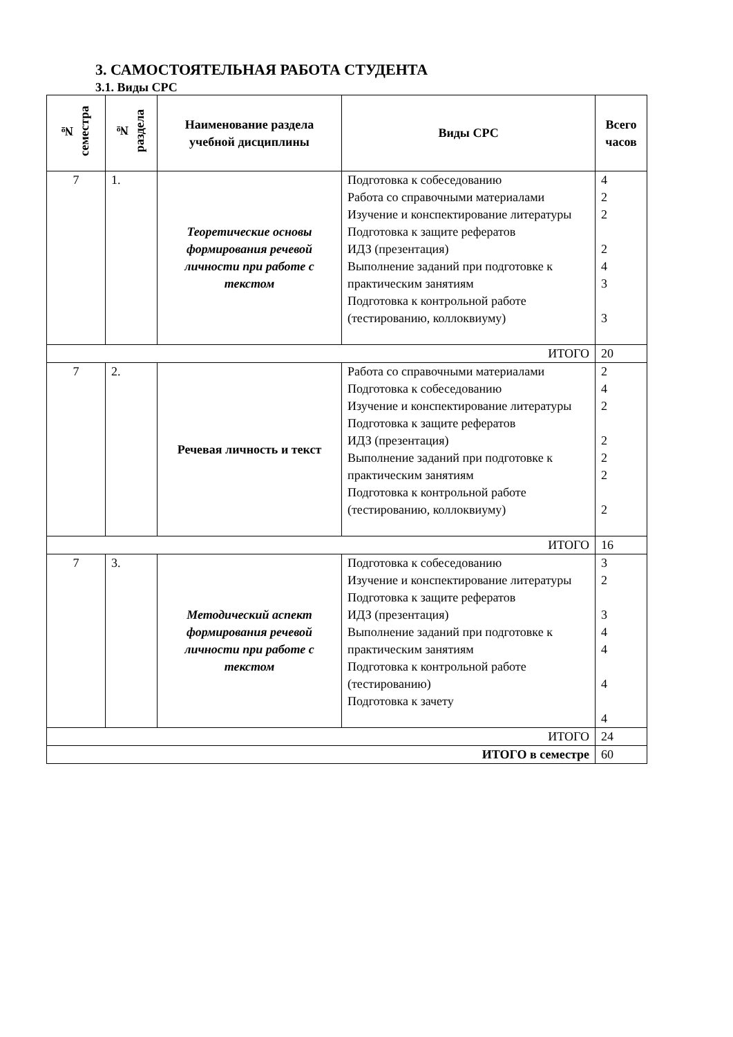3. САМОСТОЯТЕЛЬНАЯ РАБОТА СТУДЕНТА
3.1. Виды СРС
| № семестра | № раздела | Наименование раздела учебной дисциплины | Виды СРС | Всего часов |
| --- | --- | --- | --- | --- |
| 7 | 1. | Теоретические основы формирования речевой личности при работе с текстом | Подготовка к собеседованию Работа со справочными материалами Изучение и конспектирование литературы Подготовка к защите рефератов ИДЗ (презентация) Выполнение заданий при подготовке к практическим занятиям Подготовка к контрольной работе (тестированию, коллоквиуму) | 4 2 2 2 4 3 3 |
| ИТОГО | | | | 20 |
| 7 | 2. | Речевая личность и текст | Работа со справочными материалами Подготовка к собеседованию Изучение и конспектирование литературы Подготовка к защите рефератов ИДЗ (презентация) Выполнение заданий при подготовке к практическим занятиям Подготовка к контрольной работе (тестированию, коллоквиуму) | 2 4 2 2 2 2 2 |
| ИТОГО | | | | 16 |
| 7 | 3. | Методический аспект формирования речевой личности при работе с текстом | Подготовка к собеседованию Изучение и конспектирование литературы Подготовка к защите рефератов ИДЗ (презентация) Выполнение заданий при подготовке к практическим занятиям Подготовка к контрольной работе (тестированию) Подготовка к зачету | 3 2 3 4 4 4 4 |
| ИТОГО | | | | 24 |
| ИТОГО в семестре | | | | 60 |